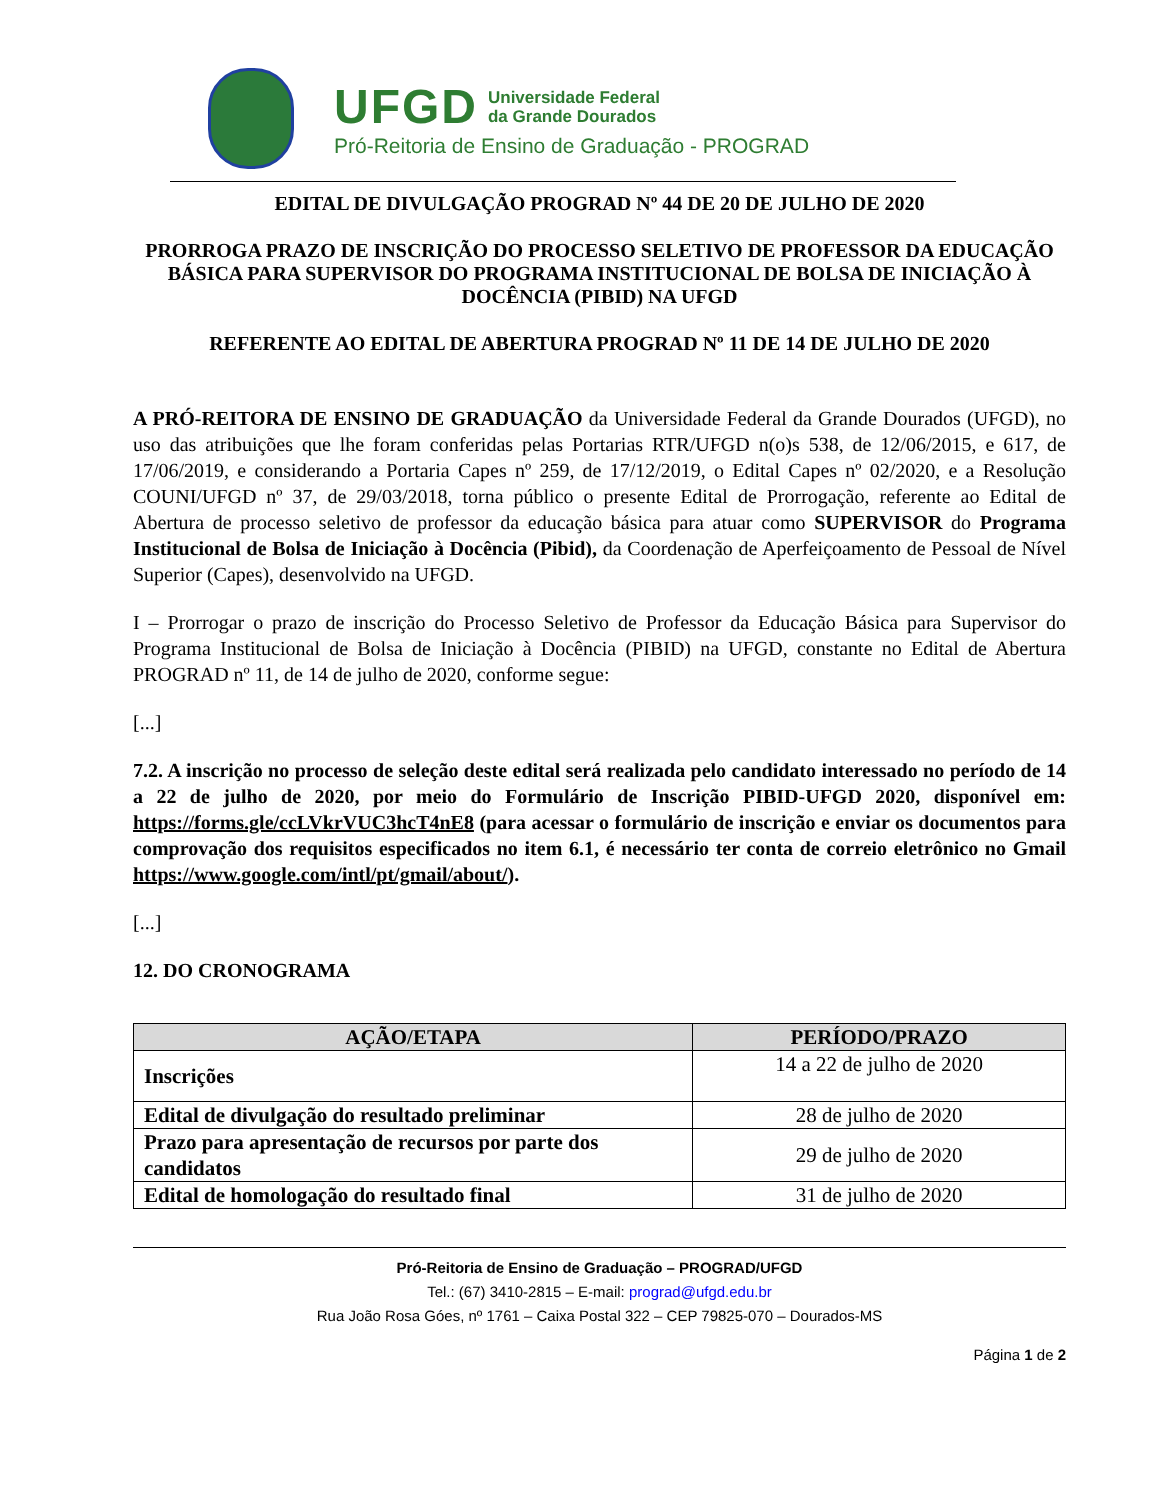UFGD Universidade Federal
da Grande Dourados
Pró-Reitoria de Ensino de Graduação - PROGRAD
EDITAL DE DIVULGAÇÃO PROGRAD Nº 44 DE 20 DE JULHO DE 2020
PRORROGA PRAZO DE INSCRIÇÃO DO PROCESSO SELETIVO DE PROFESSOR DA EDUCAÇÃO BÁSICA PARA SUPERVISOR DO PROGRAMA INSTITUCIONAL DE BOLSA DE INICIAÇÃO À DOCÊNCIA (PIBID) NA UFGD
REFERENTE AO EDITAL DE ABERTURA PROGRAD Nº 11 DE 14 DE JULHO DE 2020
A PRÓ-REITORA DE ENSINO DE GRADUAÇÃO da Universidade Federal da Grande Dourados (UFGD), no uso das atribuições que lhe foram conferidas pelas Portarias RTR/UFGD n(o)s 538, de 12/06/2015, e 617, de 17/06/2019, e considerando a Portaria Capes nº 259, de 17/12/2019, o Edital Capes nº 02/2020, e a Resolução COUNI/UFGD nº 37, de 29/03/2018, torna público o presente Edital de Prorrogação, referente ao Edital de Abertura de processo seletivo de professor da educação básica para atuar como SUPERVISOR do Programa Institucional de Bolsa de Iniciação à Docência (Pibid), da Coordenação de Aperfeiçoamento de Pessoal de Nível Superior (Capes), desenvolvido na UFGD.
I – Prorrogar o prazo de inscrição do Processo Seletivo de Professor da Educação Básica para Supervisor do Programa Institucional de Bolsa de Iniciação à Docência (PIBID) na UFGD, constante no Edital de Abertura PROGRAD nº 11, de 14 de julho de 2020, conforme segue:
[...]
7.2. A inscrição no processo de seleção deste edital será realizada pelo candidato interessado no período de 14 a 22 de julho de 2020, por meio do Formulário de Inscrição PIBID-UFGD 2020, disponível em: https://forms.gle/ccLVkrVUC3hcT4nE8 (para acessar o formulário de inscrição e enviar os documentos para comprovação dos requisitos especificados no item 6.1, é necessário ter conta de correio eletrônico no Gmail https://www.google.com/intl/pt/gmail/about/).
[...]
12. DO CRONOGRAMA
| AÇÃO/ETAPA | PERÍODO/PRAZO |
| --- | --- |
| Inscrições | 14 a 22 de julho de 2020 |
| Edital de divulgação do resultado preliminar | 28 de julho de 2020 |
| Prazo para apresentação de recursos por parte dos candidatos | 29 de julho de 2020 |
| Edital de homologação do resultado final | 31 de julho de 2020 |
Pró-Reitoria de Ensino de Graduação – PROGRAD/UFGD
Tel.: (67) 3410-2815 – E-mail: prograd@ufgd.edu.br
Rua João Rosa Góes, nº 1761 – Caixa Postal 322 – CEP 79825-070 – Dourados-MS
Página 1 de 2